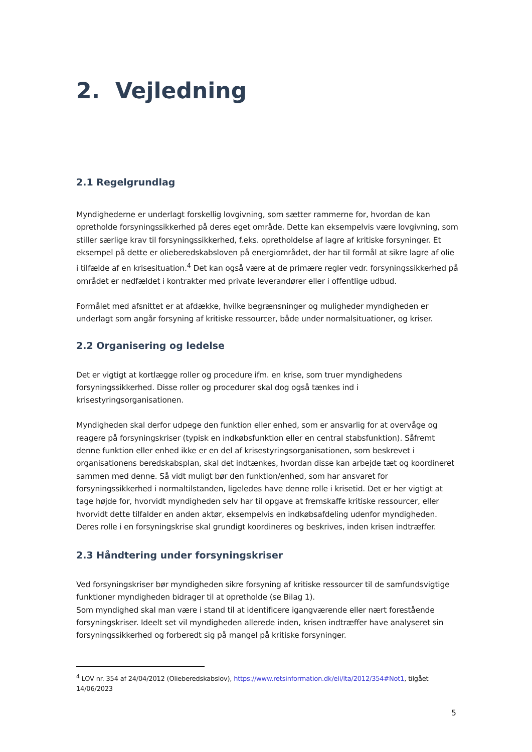2. Vejledning
2.1 Regelgrundlag
Myndighederne er underlagt forskellig lovgivning, som sætter rammerne for, hvordan de kan opretholde forsyningssikkerhed på deres eget område. Dette kan eksempelvis være lovgivning, som stiller særlige krav til forsyningssikkerhed, f.eks. opretholdelse af lagre af kritiske forsyninger. Et eksempel på dette er olieberedskabsloven på energiområdet, der har til formål at sikre lagre af olie i tilfælde af en krisesituation.<sup>4</sup> Det kan også være at de primære regler vedr. forsyningssikkerhed på området er nedfældet i kontrakter med private leverandører eller i offentlige udbud.
Formålet med afsnittet er at afdække, hvilke begrænsninger og muligheder myndigheden er underlagt som angår forsyning af kritiske ressourcer, både under normalsituationer, og kriser.
2.2 Organisering og ledelse
Det er vigtigt at kortlægge roller og procedure ifm. en krise, som truer myndighedens forsyningssikkerhed. Disse roller og procedurer skal dog også tænkes ind i krisestyringsorganisationen.
Myndigheden skal derfor udpege den funktion eller enhed, som er ansvarlig for at overvåge og reagere på forsyningskriser (typisk en indkøbsfunktion eller en central stabsfunktion). Såfremt denne funktion eller enhed ikke er en del af krisestyringsorganisationen, som beskrevet i organisationens beredskabsplan, skal det indtænkes, hvordan disse kan arbejde tæt og koordineret sammen med denne. Så vidt muligt bør den funktion/enhed, som har ansvaret for forsyningssikkerhed i normaltilstanden, ligeledes have denne rolle i krisetid. Det er her vigtigt at tage højde for, hvorvidt myndigheden selv har til opgave at fremskaffe kritiske ressourcer, eller hvorvidt dette tilfalder en anden aktør, eksempelvis en indkøbsafdeling udenfor myndigheden. Deres rolle i en forsyningskrise skal grundigt koordineres og beskrives, inden krisen indtræffer.
2.3 Håndtering under forsyningskriser
Ved forsyningskriser bør myndigheden sikre forsyning af kritiske ressourcer til de samfundsvigtige funktioner myndigheden bidrager til at opretholde (se Bilag 1).
Som myndighed skal man være i stand til at identificere igangværende eller nært forestående forsyningskriser. Ideelt set vil myndigheden allerede inden, krisen indtræffer have analyseret sin forsyningssikkerhed og forberedt sig på mangel på kritiske forsyninger.
<sup>4</sup> LOV nr. 354 af 24/04/2012 (Olieberedskabslov), https://www.retsinformation.dk/eli/lta/2012/354#Not1, tilgået 14/06/2023
5